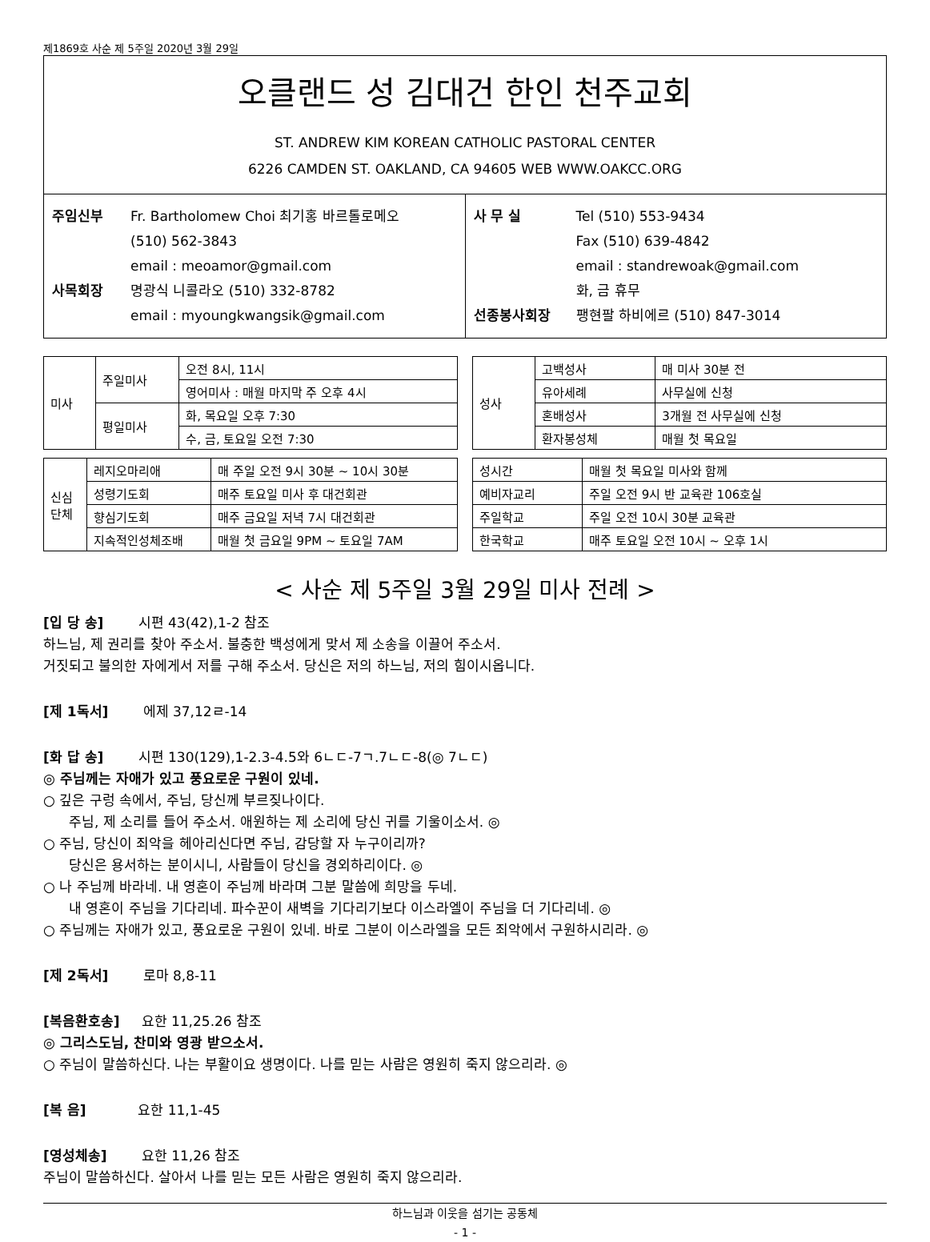제1869호 사순 제 5주일 2020년 3월 29일
오클랜드 성 김대건 한인 천주교회
ST. ANDREW KIM KOREAN CATHOLIC PASTORAL CENTER
6226 CAMDEN ST. OAKLAND, CA 94605 WEB WWW.OAKCC.ORG
주임신부 Fr. Bartholomew Choi 최기홍 바르톨로메오
(510) 562-3843
email : meoamor@gmail.com
사목회장 명광식 니콜라오 (510) 332-8782
email : myoungkwangsik@gmail.com
사 무 실 Tel (510) 553-9434
Fax (510) 639-4842
email : standrewoak@gmail.com
화, 금 휴무
선종봉사회장 팽현팔 하비에르 (510) 847-3014
| 미사 | 주일미사 | 오전 8시, 11시 |
| | | 영어미사 : 매월 마지막 주 오후 4시 |
| | 평일미사 | 화, 목요일 오후 7:30 |
| | | 수, 금, 토요일 오전 7:30 |
| 성사 | 고백성사 | 매 미사 30분 전 |
| | 유아세례 | 사무실에 신청 |
| | 혼배성사 | 3개월 전 사무실에 신청 |
| | 환자봉성체 | 매월 첫 목요일 |
| 신심 단체 | 레지오마리애 | 매 주일 오전 9시 30분 ~ 10시 30분 |
| | 성령기도회 | 매주 토요일 미사 후 대건회관 |
| | 향심기도회 | 매주 금요일 저녁 7시 대건회관 |
| | 지속적인성체조배 | 매월 첫 금요일 9PM ~ 토요일 7AM |
| 성시간 | 매월 첫 목요일 미사와 함께 |
| 예비자교리 | 주일 오전 9시 반 교육관 106호실 |
| 주일학교 | 주일 오전 10시 30분 교육관 |
| 한국학교 | 매주 토요일 오전 10시 ~ 오후 1시 |
< 사순 제 5주일 3월 29일 미사 전례 >
[입 당 송] 시편 43(42),1-2 참조
하느님, 제 권리를 찾아 주소서. 불충한 백성에게 맞서 제 소송을 이끌어 주소서.
거짓되고 불의한 자에게서 저를 구해 주소서. 당신은 저의 하느님, 저의 힘이시옵니다.
[제 1독서] 에제 37,12ㄹ-14
[화 답 송] 시편 130(129),1-2.3-4.5와 6ㄴㄷ-7ㄱ.7ㄴㄷ-8(◎ 7ㄴㄷ)
◎ 주님께는 자애가 있고 풍요로운 구원이 있네.
○ 깊은 구렁 속에서, 주님, 당신께 부르짖나이다.
주님, 제 소리를 들어 주소서. 애원하는 제 소리에 당신 귀를 기울이소서. ◎
○ 주님, 당신이 죄악을 헤아리신다면 주님, 감당할 자 누구이리까?
당신은 용서하는 분이시니, 사람들이 당신을 경외하리이다. ◎
○ 나 주님께 바라네. 내 영혼이 주님께 바라며 그분 말씀에 희망을 두네.
내 영혼이 주님을 기다리네. 파수꾼이 새벽을 기다리기보다 이스라엘이 주님을 더 기다리네. ◎
○ 주님께는 자애가 있고, 풍요로운 구원이 있네. 바로 그분이 이스라엘을 모든 죄악에서 구원하시리라. ◎
[제 2독서] 로마 8,8-11
[복음환호송] 요한 11,25.26 참조
◎ 그리스도님, 찬미와 영광 받으소서.
○ 주님이 말씀하신다. 나는 부활이요 생명이다. 나를 믿는 사람은 영원히 죽지 않으리라. ◎
[복 음] 요한 11,1-45
[영성체송] 요한 11,26 참조
주님이 말씀하신다. 살아서 나를 믿는 모든 사람은 영원히 죽지 않으리라.
하느님과 이웃을 섬기는 공동체
- 1 -